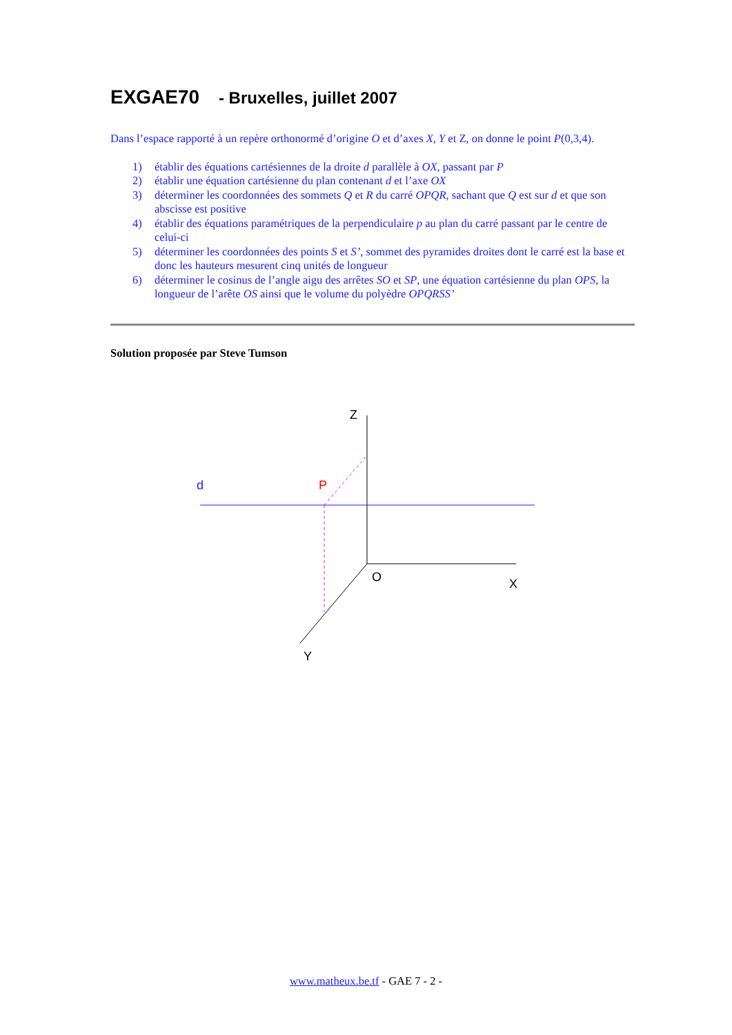EXGAE70 - Bruxelles, juillet 2007
Dans l’espace rapporté à un repère orthonormé d’origine O et d’axes X, Y et Z, on donne le point P(0,3,4).
1) établir des équations cartésiennes de la droite d parallèle à OX, passant par P
2) établir une équation cartésienne du plan contenant d et l’axe OX
3) déterminer les coordonnées des sommets Q et R du carré OPQR, sachant que Q est sur d et que son abscisse est positive
4) établir des équations paramétriques de la perpendiculaire p au plan du carré passant par le centre de celui-ci
5) déterminer les coordonnées des points S et S’, sommet des pyramides droites dont le carré est la base et donc les hauteurs mesurent cinq unités de longueur
6) déterminer le cosinus de l’angle aigu des arrêtes SO et SP, une équation cartésienne du plan OPS, la longueur de l’arête OS ainsi que le volume du polyèdre OPQRSS’
Solution proposée par Steve Tumson
Z
d
P
O
X
Y
www.matheux.be.tf - GAE 7 - 2 -